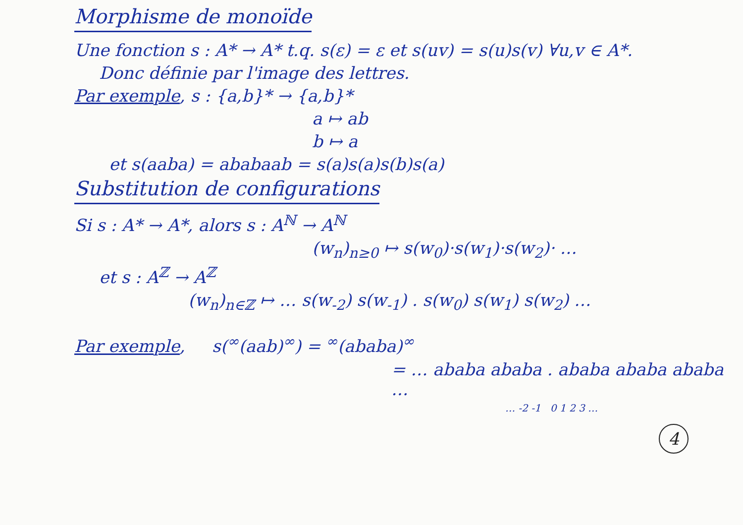Morphisme de monoïde
Une fonction s : A* → A* t.q. s(ε) = ε et s(uv) = s(u)s(v) ∀u,v ∈ A*.
Donc définie par l'image des lettres.
Par exemple, s : {a,b}* → {a,b}*
a ↦ ab
b ↦ a
et s(aaba) = ababaab = s(a)s(a)s(b)s(a)
Substitution de configurations
Si s : A* → A*, alors s : A<sup>ℕ</sup> → A<sup>ℕ</sup>
(w<sub>n</sub>)<sub>n≥0</sub> ↦ s(w<sub>0</sub>)·s(w<sub>1</sub>)·s(w<sub>2</sub>)· …
et s : A<sup>ℤ</sup> → A<sup>ℤ</sup>
(w<sub>n</sub>)<sub>n∈ℤ</sub> ↦ … s(w<sub>-2</sub>) s(w<sub>-1</sub>) . s(w<sub>0</sub>) s(w<sub>1</sub>) s(w<sub>2</sub>) …
Par exemple, s(<sup>∞</sup>(aab)<sup>∞</sup>) = <sup>∞</sup>(ababa)<sup>∞</sup>
= … ababa ababa . ababa ababa ababa …
… -2 -1 0 1 2 3 …
4